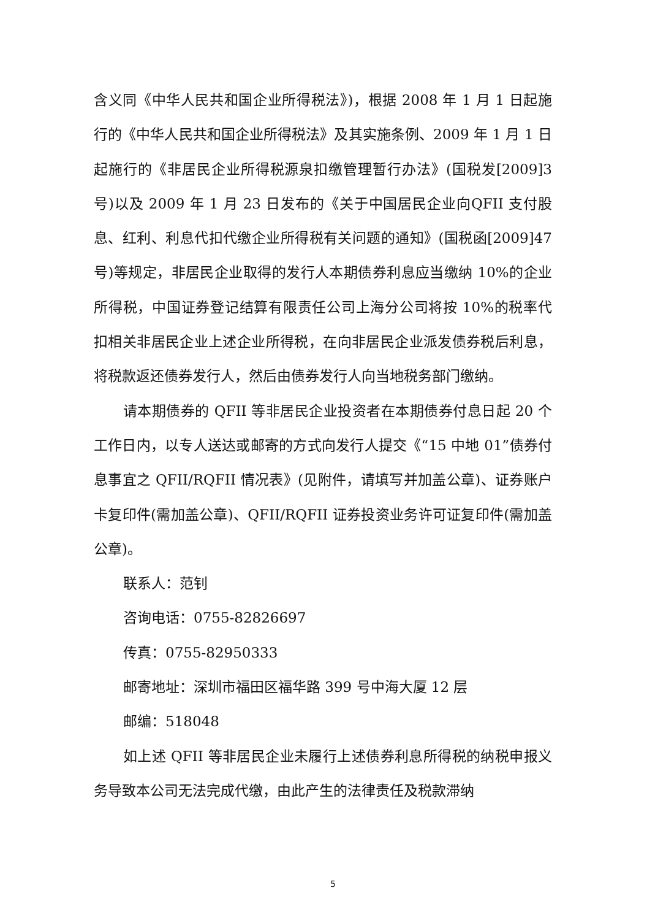含义同《中华人民共和国企业所得税法》)，根据 2008 年 1 月 1 日起施行的《中华人民共和国企业所得税法》及其实施条例、2009 年 1 月 1 日起施行的《非居民企业所得税源泉扣缴管理暂行办法》(国税发[2009]3 号)以及 2009 年 1 月 23 日发布的《关于中国居民企业向QFII 支付股息、红利、利息代扣代缴企业所得税有关问题的通知》(国税函[2009]47 号)等规定，非居民企业取得的发行人本期债券利息应当缴纳 10%的企业所得税，中国证券登记结算有限责任公司上海分公司将按 10%的税率代扣相关非居民企业上述企业所得税，在向非居民企业派发债券税后利息，将税款返还债券发行人，然后由债券发行人向当地税务部门缴纳。
请本期债券的 QFII 等非居民企业投资者在本期债券付息日起 20 个工作日内，以专人送达或邮寄的方式向发行人提交《“15 中地 01”债券付息事宜之 QFII/RQFII 情况表》(见附件，请填写并加盖公章)、证券账户卡复印件(需加盖公章)、QFII/RQFII 证券投资业务许可证复印件(需加盖公章)。
联系人：范钊
咨询电话：0755-82826697
传真：0755-82950333
邮寄地址：深圳市福田区福华路 399 号中海大厦 12 层
邮编：518048
如上述 QFII 等非居民企业未履行上述债券利息所得税的纳税申报义务导致本公司无法完成代缴，由此产生的法律责任及税款滞纳
5